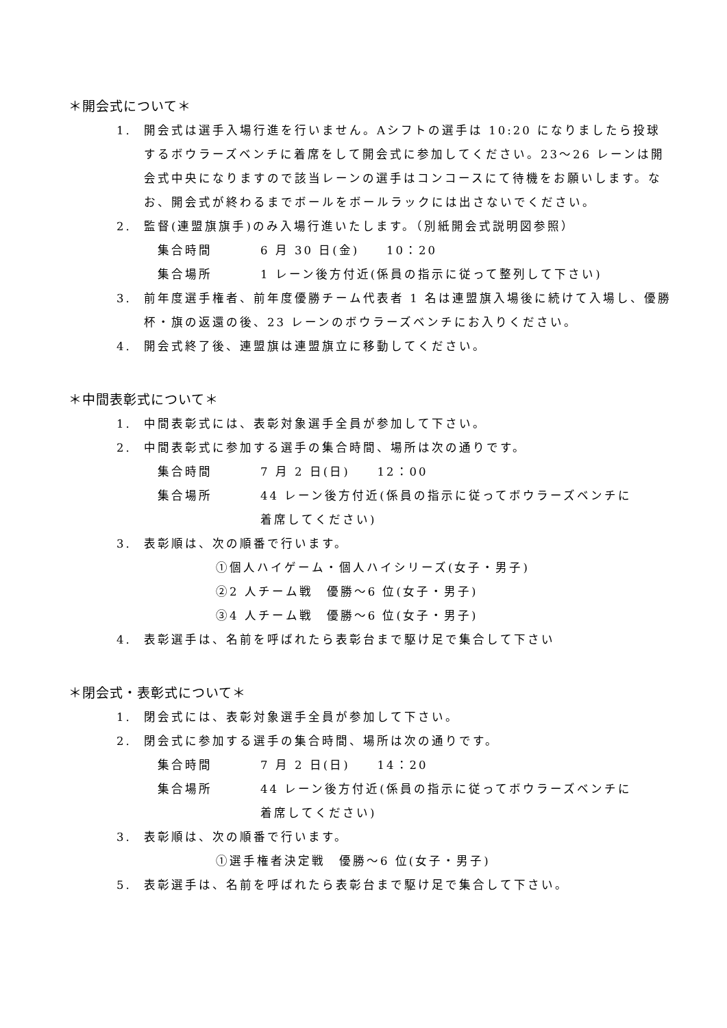＊開会式について＊
1. 開会式は選手入場行進を行いません。Aシフトの選手は 10:20 になりましたら投球するボウラーズベンチに着席をして開会式に参加してください。23～26 レーンは開会式中央になりますので該当レーンの選手はコンコースにて待機をお願いします。なお、開会式が終わるまでボールをボールラックには出さないでください。
2. 監督(連盟旗旗手)のみ入場行進いたします。（別紙開会式説明図参照）
集合時間 6 月 30 日(金)　　10：20
集合場所 1 レーン後方付近(係員の指示に従って整列して下さい)
3. 前年度選手権者、前年度優勝チーム代表者 1 名は連盟旗入場後に続けて入場し、優勝杯・旗の返還の後、23 レーンのボウラーズベンチにお入りください。
4. 開会式終了後、連盟旗は連盟旗立に移動してください。
＊中間表彰式について＊
1. 中間表彰式には、表彰対象選手全員が参加して下さい。
2. 中間表彰式に参加する選手の集合時間、場所は次の通りです。
集合時間 7 月 2 日(日)　　12：00
集合場所 44 レーン後方付近(係員の指示に従ってボウラーズベンチに
着席してください)
3. 表彰順は、次の順番で行います。
①個人ハイゲーム・個人ハイシリーズ(女子・男子)
②2 人チーム戦　優勝～6 位(女子・男子)
③4 人チーム戦　優勝～6 位(女子・男子)
4. 表彰選手は、名前を呼ばれたら表彰台まで駆け足で集合して下さい
＊閉会式・表彰式について＊
1. 閉会式には、表彰対象選手全員が参加して下さい。
2. 閉会式に参加する選手の集合時間、場所は次の通りです。
集合時間 7 月 2 日(日)　　14：20
集合場所 44 レーン後方付近(係員の指示に従ってボウラーズベンチに
着席してください)
3. 表彰順は、次の順番で行います。
①選手権者決定戦　優勝～6 位(女子・男子)
5. 表彰選手は、名前を呼ばれたら表彰台まで駆け足で集合して下さい。